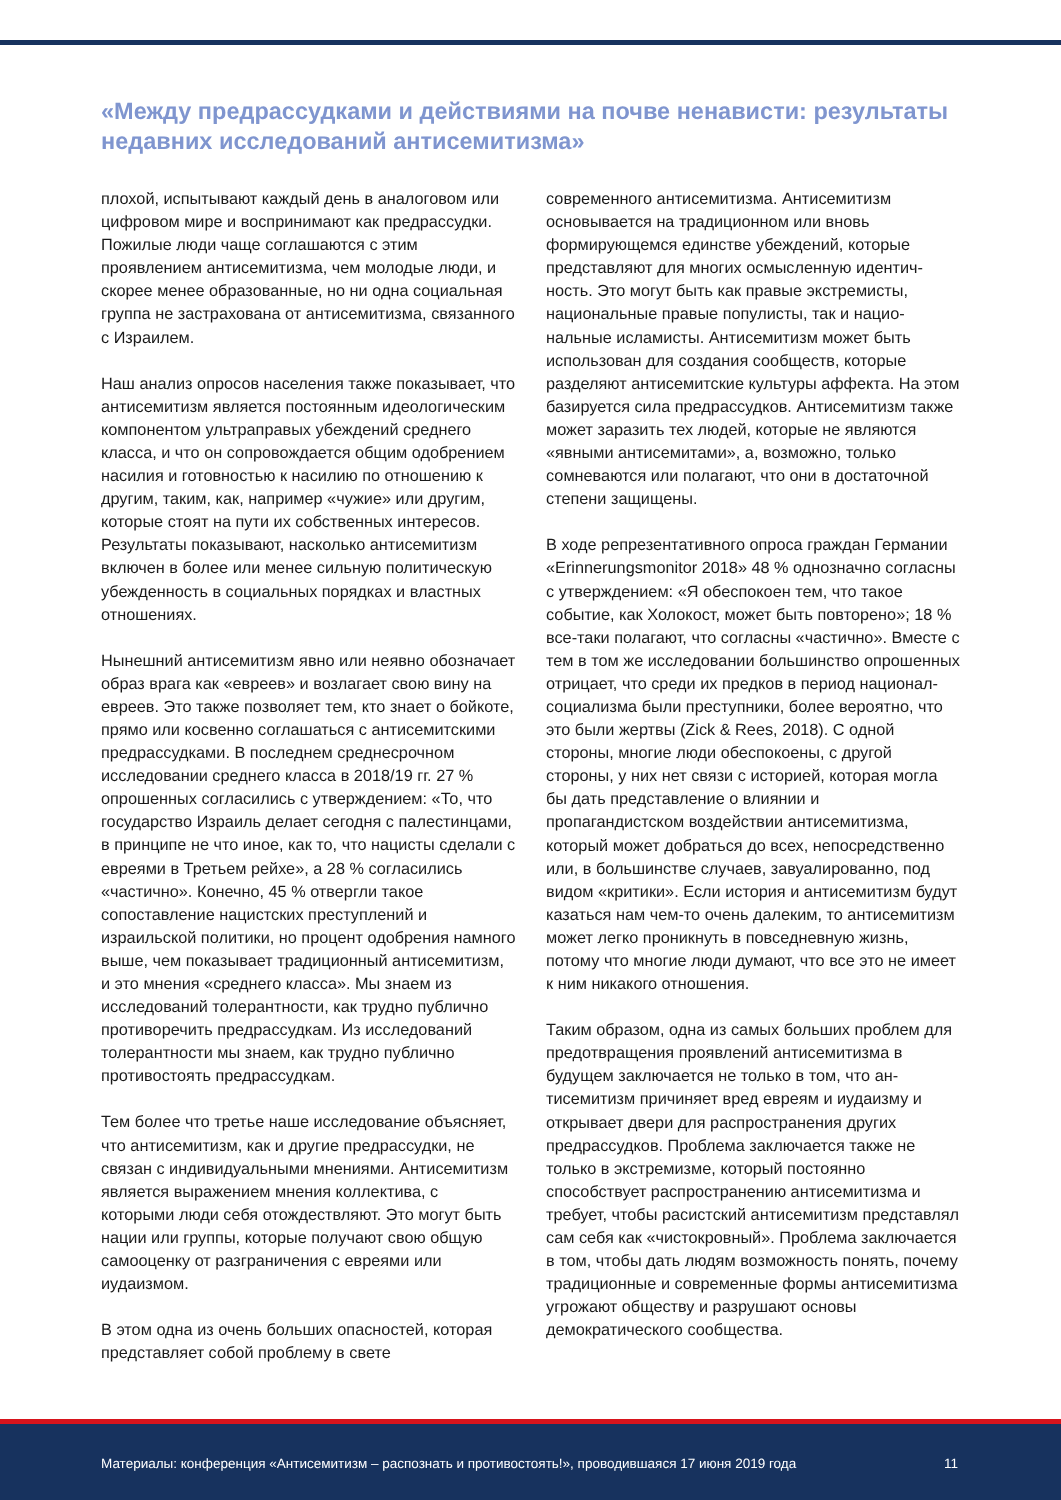«Между предрассудками и действиями на почве ненависти: результаты недавних исследований антисемитизма»
плохой, испытывают каждый день в аналоговом или цифровом мире и воспринимают как пред­рассудки. Пожилые люди чаще соглашаются с этим проявлением антисемитизма, чем молодые люди, и скорее менее образованные, но ни одна социальная группа не застрахована от антисеми­тизма, связанного с Израилем.
Наш анализ опросов населения также показыва­ет, что антисемитизм является постоянным идео­логическим компонентом ультраправых убежде­ний среднего класса, и что он сопровождается общим одобрением насилия и готовностью к на­силию по отношению к другим, таким, как, напри­мер «чужие» или другим, которые стоят на пути их собственных интересов. Результаты показы­вают, насколько антисемитизм включен в более или менее сильную политическую убежденность в социальных порядках и властных отношениях.
Нынешний антисемитизм явно или неявно обозначает образ врага как «евреев» и возла­гает свою вину на евреев. Это также позволяет тем, кто знает о бойкоте, прямо или косвенно соглашаться с антисемитскими предрассудка­ми. В последнем среднесрочном исследовании среднего класса в 2018/19 гг. 27 % опрошенных согласились с утверждением: «То, что государ­ство Израиль делает сегодня с палестинцами, в принципе не что иное, как то, что нацисты сделали с евреями в Третьем рейхе», а 28 % согласились «частично». Конечно, 45 % отвергли такое сопоставление нацистских преступлений и израильской политики, но процент одобрения намного выше, чем показывает традиционный антисемитизм, и это мнения «среднего класса». Мы знаем из исследований толерантности, как трудно публично противоречить предрассудкам. Из исследований толерантности мы знаем, как трудно публично противостоять предрассудкам.
Тем более что третье наше исследование объ­ясняет, что антисемитизм, как и другие предрас­судки, не связан с индивидуальными мнениями. Антисемитизм является выражением мнения коллектива, с которыми люди себя отождествля­ют. Это могут быть нации или группы, которые получают свою общую самооценку от разграни­чения с евреями или иудаизмом.
В этом одна из очень больших опасностей, которая представляет собой проблему в свете
современного антисемитизма. Антисемитизм основывается на традиционном или вновь формирующемся единстве убеждений, которые представляют для многих осмысленную идентич­ность. Это могут быть как правые экстремисты, национальные правые популисты, так и нацио­нальные исламисты. Антисемитизм может быть использован для создания сообществ, которые разделяют антисемитские культуры аффекта. На этом базируется сила предрассудков. Антисеми­тизм также может заразить тех людей, которые не являются «явными антисемитами», а, возмож­но, только сомневаются или полагают, что они в достаточной степени защищены.
В ходе репрезентативного опроса граждан Гер­мании «Erinnerungsmonitor 2018» 48 % однознач­но согласны с утверждением: «Я обеспокоен тем, что такое событие, как Холокост, может быть по­вторено»; 18 % все-таки полагают, что согласны «частично». Вместе с тем в том же исследовании большинство опрошенных отрицает, что среди их предков в период национал-социализма были преступники, более вероятно, что это были жерт­вы (Zick & Rees, 2018). С одной стороны, многие люди обеспокоены, с другой стороны, у них нет связи с историей, которая могла бы дать пред­ставление о влиянии и пропагандистском воздей­ствии антисемитизма, который может добраться до всех, непосредственно или, в большинстве случаев, завуалированно, под видом «критики». Если история и антисемитизм будут казаться нам чем-то очень далеким, то антисемитизм может легко проникнуть в повседневную жизнь, потому что многие люди думают, что все это не имеет к ним никакого отношения.
Таким образом, одна из самых больших проблем для предотвращения проявлений антисемитизма в будущем заключается не только в том, что ан­тисемитизм причиняет вред евреям и иудаизму и открывает двери для распространения других предрассудков. Проблема заключается также не только в экстремизме, который постоянно способствует распространению антисемитиз­ма и требует, чтобы расистский антисемитизм представлял сам себя как «чистокровный». Проблема заключается в том, чтобы дать людям возможность понять, почему традиционные и современные формы антисемитизма угрожают обществу и разрушают основы демократического сообщества.
Материалы: конференция «Антисемитизм – распознать и противостоять!», проводившаяся 17 июня 2019 года 11